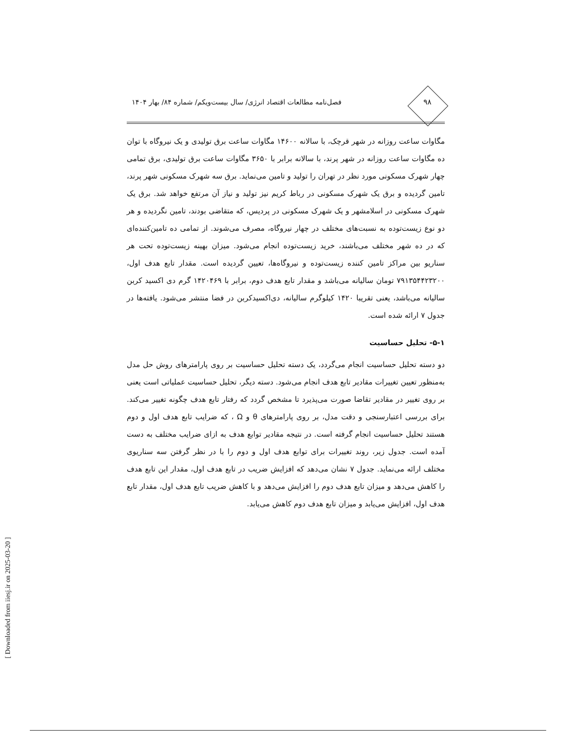۹۸
فصل‌نامه مطالعات اقتصاد انرژی/ سال بیست‌ویکم/ شماره ۸۴/ بهار ۱۴۰۴
مگاوات ساعت روزانه در شهر قرچک، با سالانه ۱۴۶۰۰ مگاوات ساعت برق تولیدی و یک نیروگاه با توان ده مگاوات ساعت روزانه در شهر پرند، با سالانه برابر با ۳۶۵۰ مگاوات ساعت برق تولیدی، برق تمامی چهار شهرک مسکونی مورد نظر در تهران را تولید و تامین می‌نماید. برق سه شهرک مسکونی شهر پرند، تامین گردیده و برق یک شهرک مسکونی در رباط کریم نیز تولید و نیاز آن مرتفع خواهد شد. برق یک شهرک مسکونی در اسلامشهر و یک شهرک مسکونی در پردیس، که متقاضی بودند، تامین نگردیده و هر دو نوع زیست‌توده به نسبت‌های مختلف در چهار نیروگاه، مصرف می‌شوند. از تمامی ده تامین‌کننده‌ای که در ده شهر مختلف می‌باشند، خرید زیست‌توده انجام می‌شود. میزان بهینه زیست‌توده تحت هر سناریو بین مراکز تامین کننده زیست‌توده و نیروگاه‌ها، تعیین گردیده است. مقدار تابع هدف اول، ۷۹۱۳۵۴۴۲۳۲۰۰ تومان سالیانه می‌باشد و مقدار تابع هدف دوم، برابر با ۱۴۲۰۴۶۹ گرم دی اکسید کربن سالیانه می‌باشد، یعنی تقریبا ۱۴۲۰ کیلوگرم سالیانه، دی‌اکسیدکربن در فضا منتشر می‌شود. یافته‌ها در جدول ۷ ارائه شده است.
۵-۱- تحلیل حساسیت
دو دسته تحلیل حساسیت انجام می‌گردد، یک دسته تحلیل حساسیت بر روی پارامترهای روش حل مدل به‌منظور تعیین تغییرات مقادیر تابع هدف انجام می‌شود. دسته دیگر، تحلیل حساسیت عملیاتی است یعنی بر روی تغییر در مقادیر تقاضا صورت می‌پذیرد تا مشخص گردد که رفتار تابع هدف چگونه تغییر می‌کند. برای بررسی اعتبارسنجی و دقت مدل، بر روی پارامترهای θ و Ω ، که ضرایب تابع هدف اول و دوم هستند تحلیل حساسیت انجام گرفته است. در نتیجه مقادیر توابع هدف به ازای ضرایب مختلف به دست آمده است. جدول زیر، روند تغییرات برای توابع هدف اول و دوم را با در نظر گرفتن سه سناریوی مختلف ارائه می‌نماید. جدول ۷ نشان می‌دهد که افزایش ضریب در تابع هدف اول، مقدار این تابع هدف را کاهش می‌دهد و میزان تابع هدف دوم را افزایش می‌دهد و با کاهش ضریب تابع هدف اول، مقدار تابع هدف اول، افزایش می‌یابد و میزان تابع هدف دوم کاهش می‌یابد.
[ Downloaded from iiesj.ir on 2025-03-20 ]